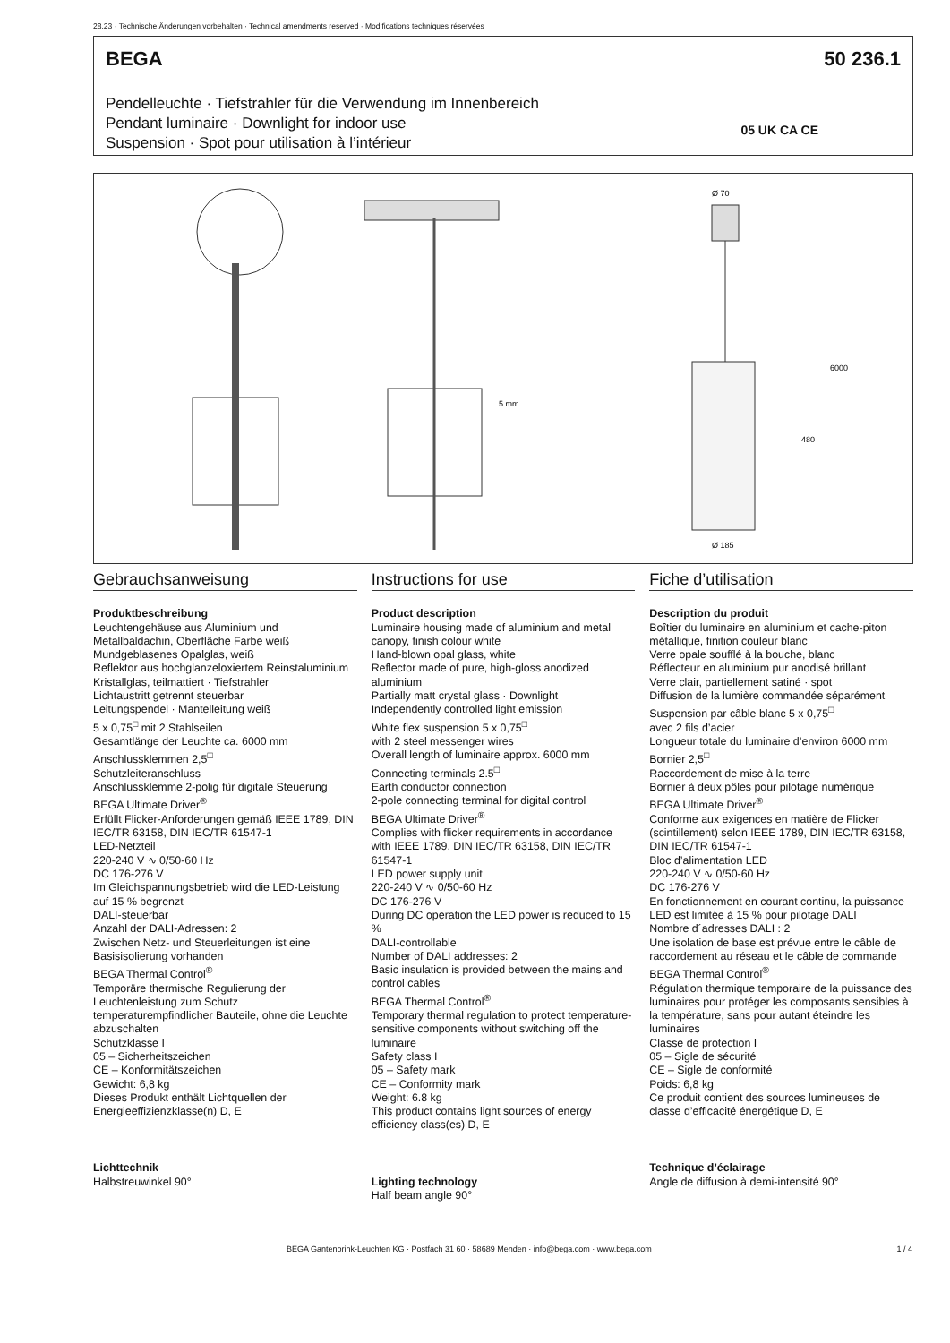28.23 · Technische Änderungen vorbehalten · Technical amendments reserved · Modifications techniques réservées
BEGA 50 236.1
Pendelleuchte · Tiefstrahler für die Verwendung im Innenbereich
Pendant luminaire · Downlight for indoor use
Suspension · Spot pour utilisation à l’intérieur
05 UK CA CE
Ø 70
Ø 185
480
6000
5 mm
Gebrauchsanweisung
Produktbeschreibung
Leuchtengehäuse aus Aluminium und Metallbaldachin, Oberfläche Farbe weiß
Mundgeblasenes Opalglas, weiß
Reflektor aus hochglanzeloxiertem Reinstaluminium
Kristallglas, teilmattiert · Tiefstrahler
Lichtaustritt getrennt steuerbar
Leitungspendel · Mantelleitung weiß
5 x 0,75<sup>□</sup> mit 2 Stahlseilen
Gesamtlänge der Leuchte ca. 6000 mm
Anschlussklemmen 2,5<sup>□</sup>
Schutzleiteranschluss
Anschlussklemme 2-polig für digitale Steuerung
BEGA Ultimate Driver<sup>®</sup>
Erfüllt Flicker-Anforderungen gemäß IEEE 1789, DIN IEC/TR 63158, DIN IEC/TR 61547-1
LED-Netzteil
220-240 V ∿ 0/50-60 Hz
DC 176-276 V
Im Gleichspannungsbetrieb wird die LED-Leistung auf 15 % begrenzt
DALI-steuerbar
Anzahl der DALI-Adressen: 2
Zwischen Netz- und Steuerleitungen ist eine Basisisolierung vorhanden
BEGA Thermal Control<sup>®</sup>
Temporäre thermische Regulierung der Leuchtenleistung zum Schutz temperaturempfindlicher Bauteile, ohne die Leuchte abzuschalten
Schutzklasse I
05 – Sicherheitszeichen
CE – Konformitätszeichen
Gewicht: 6,8 kg
Dieses Produkt enthält Lichtquellen der Energieeffizienzklasse(n) D, E
Lichttechnik
Halbstreuwinkel 90°
Instructions for use
Product description
Luminaire housing made of aluminium and metal canopy, finish colour white
Hand-blown opal glass, white
Reflector made of pure, high-gloss anodized aluminium
Partially matt crystal glass · Downlight
Independently controlled light emission
White flex suspension 5 x 0,75<sup>□</sup>
with 2 steel messenger wires
Overall length of luminaire approx. 6000 mm
Connecting terminals 2.5<sup>□</sup>
Earth conductor connection
2-pole connecting terminal for digital control
BEGA Ultimate Driver<sup>®</sup>
Complies with flicker requirements in accordance with IEEE 1789, DIN IEC/TR 63158, DIN IEC/TR 61547-1
LED power supply unit
220-240 V ∿ 0/50-60 Hz
DC 176-276 V
During DC operation the LED power is reduced to 15 %
DALI-controllable
Number of DALI addresses: 2
Basic insulation is provided between the mains and control cables
BEGA Thermal Control<sup>®</sup>
Temporary thermal regulation to protect temperature-sensitive components without switching off the luminaire
Safety class I
05 – Safety mark
CE – Conformity mark
Weight: 6.8 kg
This product contains light sources of energy efficiency class(es) D, E
Lighting technology
Half beam angle 90°
Fiche d’utilisation
Description du produit
Boîtier du luminaire en aluminium et cache-piton métallique, finition couleur blanc
Verre opale soufflé à la bouche, blanc
Réflecteur en aluminium pur anodisé brillant
Verre clair, partiellement satiné · spot
Diffusion de la lumière commandée séparément
Suspension par câble blanc 5 x 0,75<sup>□</sup>
avec 2 fils d’acier
Longueur totale du luminaire d’environ 6000 mm
Bornier 2,5<sup>□</sup>
Raccordement de mise à la terre
Bornier à deux pôles pour pilotage numérique
BEGA Ultimate Driver<sup>®</sup>
Conforme aux exigences en matière de Flicker (scintillement) selon IEEE 1789, DIN IEC/TR 63158, DIN IEC/TR 61547-1
Bloc d’alimentation LED
220-240 V ∿ 0/50-60 Hz
DC 176-276 V
En fonctionnement en courant continu, la puissance LED est limitée à 15 % pour pilotage DALI
Nombre d´adresses DALI : 2
Une isolation de base est prévue entre le câble de raccordement au réseau et le câble de commande
BEGA Thermal Control<sup>®</sup>
Régulation thermique temporaire de la puissance des luminaires pour protéger les composants sensibles à la température, sans pour autant éteindre les luminaires
Classe de protection I
05 – Sigle de sécurité
CE – Sigle de conformité
Poids: 6,8 kg
Ce produit contient des sources lumineuses de classe d’efficacité énergétique D, E
Technique d’éclairage
Angle de diffusion à demi-intensité 90°
BEGA Gantenbrink-Leuchten KG · Postfach 31 60 · 58689 Menden · info@bega.com · www.bega.com
1 / 4